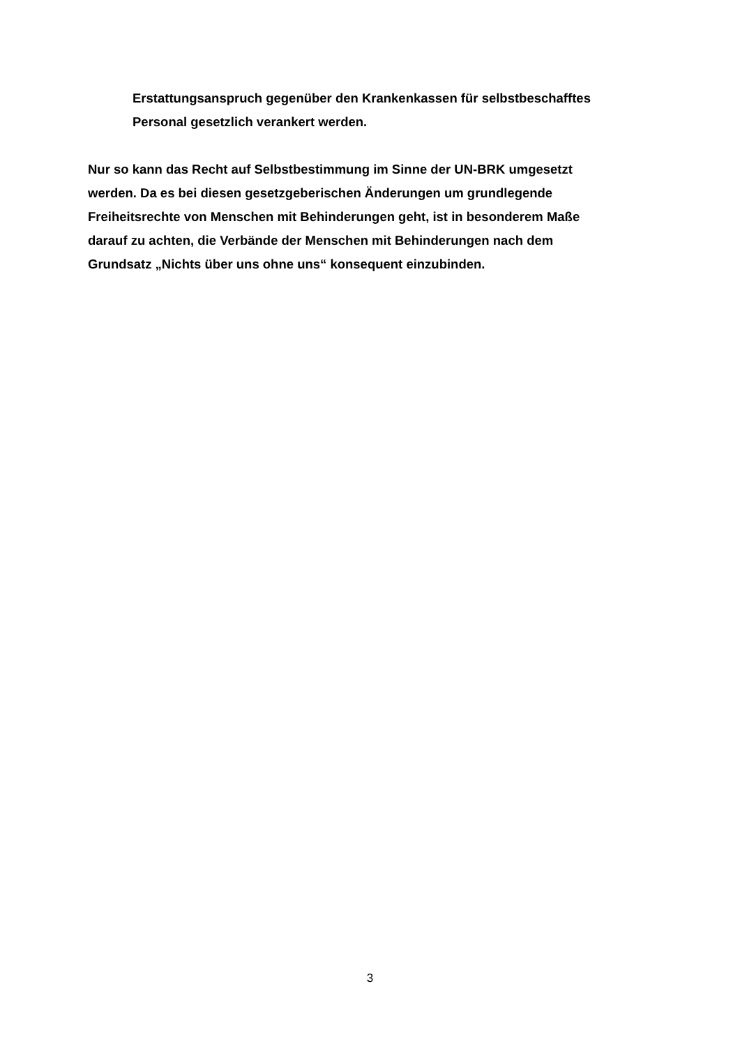Erstattungsanspruch gegenüber den Krankenkassen für selbstbeschafftes
Personal gesetzlich verankert werden.
Nur so kann das Recht auf Selbstbestimmung im Sinne der UN-BRK umgesetzt
werden. Da es bei diesen gesetzgeberischen Änderungen um grundlegende
Freiheitsrechte von Menschen mit Behinderungen geht, ist in besonderem Maße
darauf zu achten, die Verbände der Menschen mit Behinderungen nach dem
Grundsatz „Nichts über uns ohne uns“ konsequent einzubinden.
3